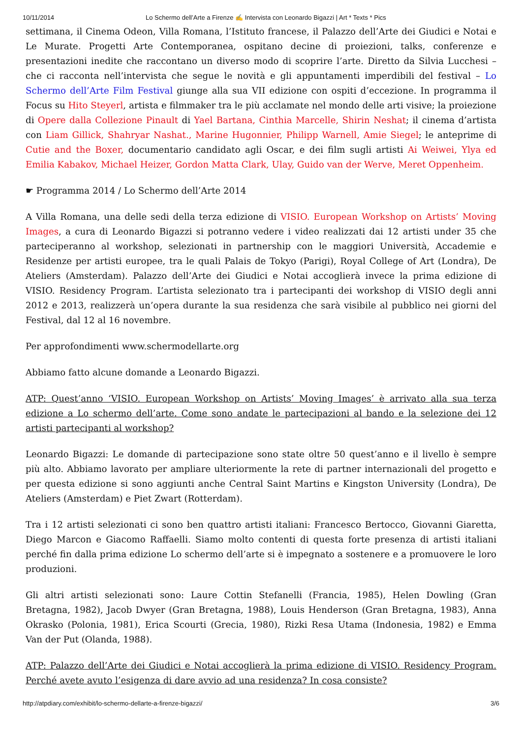10/11/2014 Lo Schermo dell’Arte a Firenze ✍ Intervista con Leonardo Bigazzi | Art * Texts * Pics
settimana, il Cinema Odeon, Villa Romana, l’Istituto francese, il Palazzo dell’Arte dei Giudici e Notai e Le Murate. Progetti Arte Contemporanea, ospitano decine di proiezioni, talks, conferenze e presentazioni inedite che raccontano un diverso modo di scoprire l’arte. Diretto da Silvia Lucchesi – che ci racconta nell’intervista che segue le novità e gli appuntamenti imperdibili del festival – Lo Schermo dell’Arte Film Festival giunge alla sua VII edizione con ospiti d’eccezione. In programma il Focus su Hito Steyerl, artista e filmmaker tra le più acclamate nel mondo delle arti visive; la proiezione di Opere dalla Collezione Pinault di Yael Bartana, Cinthia Marcelle, Shirin Neshat; il cinema d’artista con Liam Gillick, Shahryar Nashat., Marine Hugonnier, Philipp Warnell, Amie Siegel; le anteprime di Cutie and the Boxer, documentario candidato agli Oscar, e dei film sugli artisti Ai Weiwei, Ylya ed Emilia Kabakov, Michael Heizer, Gordon Matta Clark, Ulay, Guido van der Werve, Meret Oppenheim.
☛ Programma 2014 / Lo Schermo dell’Arte 2014
A Villa Romana, una delle sedi della terza edizione di VISIO. European Workshop on Artists’ Moving Images, a cura di Leonardo Bigazzi si potranno vedere i video realizzati dai 12 artisti under 35 che parteciperanno al workshop, selezionati in partnership con le maggiori Università, Accademie e Residenze per artisti europee, tra le quali Palais de Tokyo (Parigi), Royal College of Art (Londra), De Ateliers (Amsterdam). Palazzo dell’Arte dei Giudici e Notai accoglierà invece la prima edizione di VISIO. Residency Program. L’artista selezionato tra i partecipanti dei workshop di VISIO degli anni 2012 e 2013, realizzerà un’opera durante la sua residenza che sarà visibile al pubblico nei giorni del Festival, dal 12 al 16 novembre.
Per approfondimenti www.schermodellarte.org
Abbiamo fatto alcune domande a Leonardo Bigazzi.
ATP: Quest’anno ‘VISIO. European Workshop on Artists’ Moving Images’ è arrivato alla sua terza edizione a Lo schermo dell’arte. Come sono andate le partecipazioni al bando e la selezione dei 12 artisti partecipanti al workshop?
Leonardo Bigazzi: Le domande di partecipazione sono state oltre 50 quest’anno e il livello è sempre più alto. Abbiamo lavorato per ampliare ulteriormente la rete di partner internazionali del progetto e per questa edizione si sono aggiunti anche Central Saint Martins e Kingston University (Londra), De Ateliers (Amsterdam) e Piet Zwart (Rotterdam).
Tra i 12 artisti selezionati ci sono ben quattro artisti italiani: Francesco Bertocco, Giovanni Giaretta, Diego Marcon e Giacomo Raffaelli. Siamo molto contenti di questa forte presenza di artisti italiani perché fin dalla prima edizione Lo schermo dell’arte si è impegnato a sostenere e a promuovere le loro produzioni.
Gli altri artisti selezionati sono: Laure Cottin Stefanelli (Francia, 1985), Helen Dowling (Gran Bretagna, 1982), Jacob Dwyer (Gran Bretagna, 1988), Louis Henderson (Gran Bretagna, 1983), Anna Okrasko (Polonia, 1981), Erica Scourti (Grecia, 1980), Rizki Resa Utama (Indonesia, 1982) e Emma Van der Put (Olanda, 1988).
ATP: Palazzo dell’Arte dei Giudici e Notai accoglierà la prima edizione di VISIO. Residency Program. Perché avete avuto l’esigenza di dare avvio ad una residenza? In cosa consiste?
http://atpdiary.com/exhibit/lo-schermo-dellarte-a-firenze-bigazzi/ 3/6